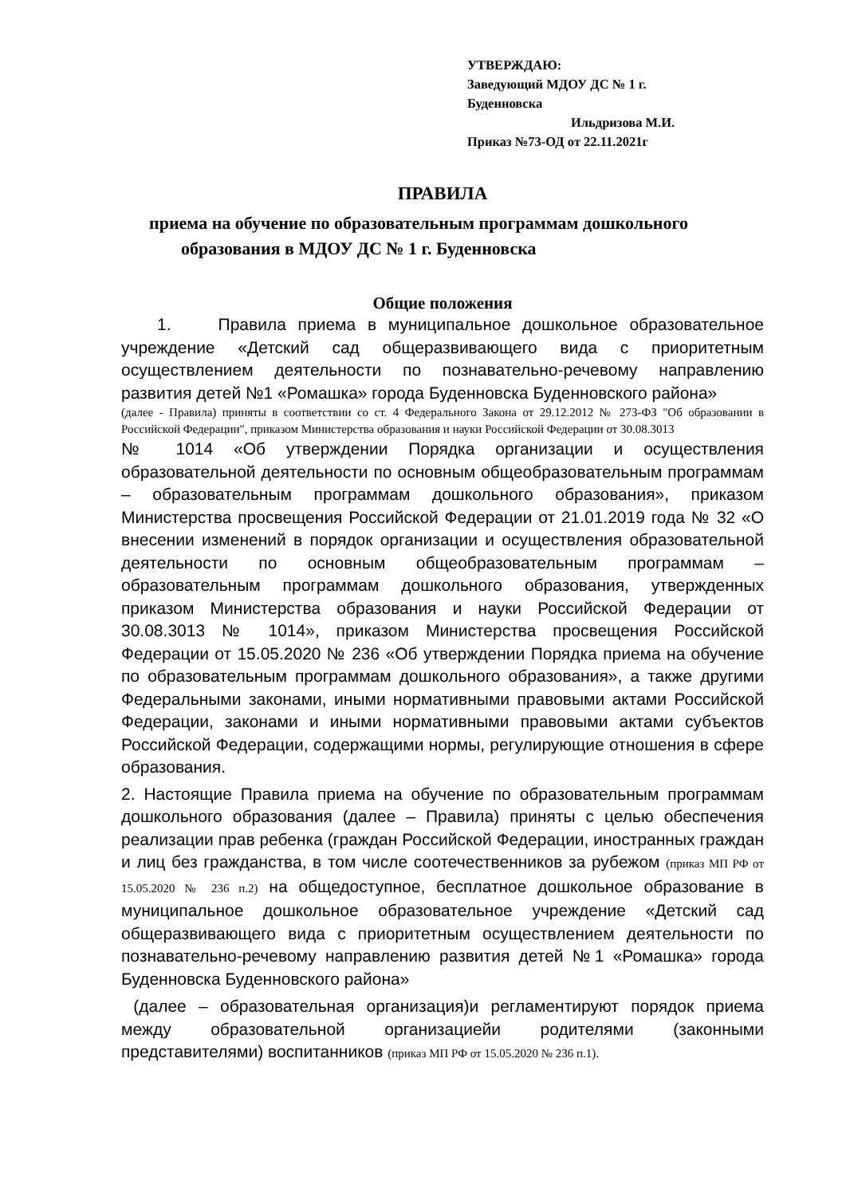УТВЕРЖДАЮ:
Заведующий МДОУ ДС № 1 г. Буденновска
Ильдризова М.И.
Приказ №73-ОД от 22.11.2021г
ПРАВИЛА
приема на обучение по образовательным программам дошкольного
образования в МДОУ ДС № 1 г. Буденновска
Общие положения
1. Правила приема в муниципальное дошкольное образовательное учреждение «Детский сад общеразвивающего вида с приоритетным осуществлением деятельности по познавательно-речевому направлению развития детей №1 «Ромашка» города Буденновска Буденновского района»
(далее - Правила) приняты в соответствии со ст. 4 Федерального Закона от 29.12.2012 № 273-ФЗ "Об образовании в Российской Федерации", приказом Министерства образования и науки Российской Федерации от 30.08.3013
№ 1014 «Об утверждении Порядка организации и осуществления образовательной деятельности по основным общеобразовательным программам – образовательным программам дошкольного образования», приказом Министерства просвещения Российской Федерации от 21.01.2019 года № 32 «О внесении изменений в порядок организации и осуществления образовательной деятельности по основным общеобразовательным программам – образовательным программам дошкольного образования, утвержденных приказом Министерства образования и науки Российской Федерации от 30.08.3013 № 1014», приказом Министерства просвещения Российской Федерации от 15.05.2020 № 236 «Об утверждении Порядка приема на обучение по образовательным программам дошкольного образования», а также другими Федеральными законами, иными нормативными правовыми актами Российской Федерации, законами и иными нормативными правовыми актами субъектов Российской Федерации, содержащими нормы, регулирующие отношения в сфере образования.
2. Настоящие Правила приема на обучение по образовательным программам дошкольного образования (далее – Правила) приняты с целью обеспечения реализации прав ребенка (граждан Российской Федерации, иностранных граждан и лиц без гражданства, в том числе соотечественников за рубежом (приказ МП РФ от 15.05.2020 № 236 п.2) на общедоступное, бесплатное дошкольное образование в муниципальное дошкольное образовательное учреждение «Детский сад общеразвивающего вида с приоритетным осуществлением деятельности по познавательно-речевому направлению развития детей №1 «Ромашка» города Буденновска Буденновского района»
(далее – образовательная организация)и регламентируют порядок приема между образовательной организациейи родителями (законными представителями) воспитанников (приказ МП РФ от 15.05.2020 № 236 п.1).